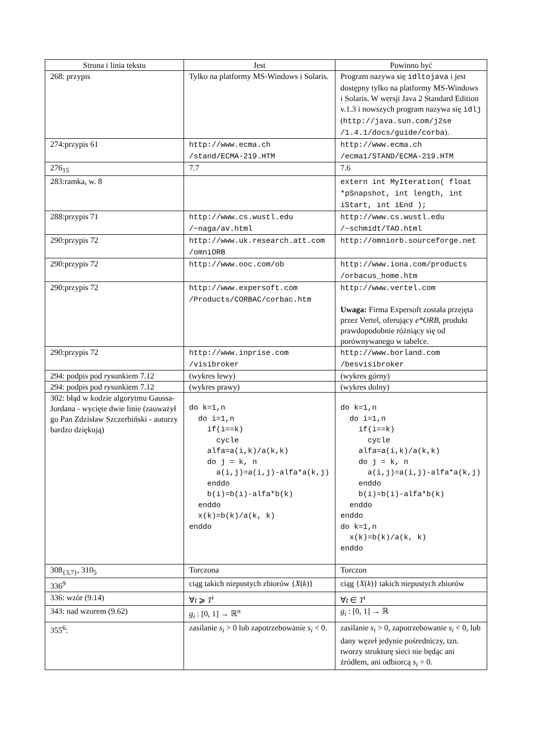| Strona i linia tekstu | Jest | Powinno być |
| --- | --- | --- |
| 268: przypis | Tylko na platformy MS-Windows i Solaris. | Program nazywa się idltojava i jest dostępny tylko na platformy MS-Windows i Solaris. W wersji Java 2 Standard Edition v.1.3 i nowszych program nazywa się idlj ( http://java.sun.com/j2se /1.4.1/docs/guide/corba ). |
| 274:przypis 61 | http://www.ecma.ch /stand/ECMA-219.HTM | http://www.ecma.ch /ecma1/STAND/ECMA-219.HTM |
| 276<sub>15</sub> | 7.7 | 7.6 |
| 283:ramka, w. 8 | | extern int MyIteration( float *pSnapshot, int length, int iStart, int iEnd ); |
| 288:przypis 71 | http://www.cs.wustl.edu /~naga/av.html | http://www.cs.wustl.edu /~schmidt/TAO.html |
| 290:przypis 72 | http://www.uk.research.att.com /omniORB | http://omniorb.sourceforge.net |
| 290:przypis 72 | http://www.ooc.com/ob | http://www.iona.com/products /orbacus_home.htm |
| 290:przypis 72 | http://www.expersoft.com /Products/CORBAC/corbac.htm | http://www.vertel.com Uwaga: Firma Expersoft została przejęta przez Vertel, oferujący e*ORB , produkt prawdopodobnie różniący się od porównywanego w tabelce. |
| 290:przypis 72 | http://www.inprise.com /visibroker | http://www.borland.com /besvisibroker |
| 294: podpis pod rysunkiem 7.12 | (wykres lewy) | (wykres górny) |
| 294: podpis pod rysunkiem 7.12 | (wykres prawy) | (wykres dolny) |
| 302: błąd w kodzie algorytmu Gaussa-Jordana - wycięte dwie linie (zauważył go Pan Zdzisław Szczerbiński - autorzy bardzo dziękują) | do k=1,n do i=1,n if(i==k) cycle alfa=a(i,k)/a(k,k) do j = k, n a(i,j)=a(i,j)-alfa*a(k,j) enddo b(i)=b(i)-alfa*b(k) enddo x(k)=b(k)/a(k, k) enddo | do k=1,n do i=1,n if(i==k) cycle alfa=a(i,k)/a(k,k) do j = k, n a(i,j)=a(i,j)-alfa*a(k,j) enddo b(i)=b(i)-alfa*b(k) enddo enddo do k=1,n x(k)=b(k)/a(k, k) enddo |
| 308<sub>{3,7}</sub>, 310<sub>5</sub> | Torczona | Torczon |
| 336<sup>9</sup> | ciąg takich niepustych zbiorów { X ( k )} | ciąg { X ( k )} takich niepustych zbiorów |
| 336: wzór (9.14) | ∀ t ⩾ T<sup>i</sup> | ∀ t ∈ T<sup>i</sup> |
| 343: nad wzorem (9.62) | g<sub>i</sub> : [0, 1] → ℝ<sup>n</sup> | g<sub>i</sub> : [0, 1] → ℝ |
| 355<sup>6</sup>: | zasilanie s<sub>i</sub> > 0 lub zapotrzebowanie s<sub>i</sub> < 0. | zasilanie s<sub>i</sub> > 0, zapotrzebowanie s<sub>i</sub> < 0, lub dany węzeł jedynie pośredniczy, tzn. tworzy strukturę sieci nie będąc ani źródłem, ani odbiorcą s<sub>i</sub> = 0. |